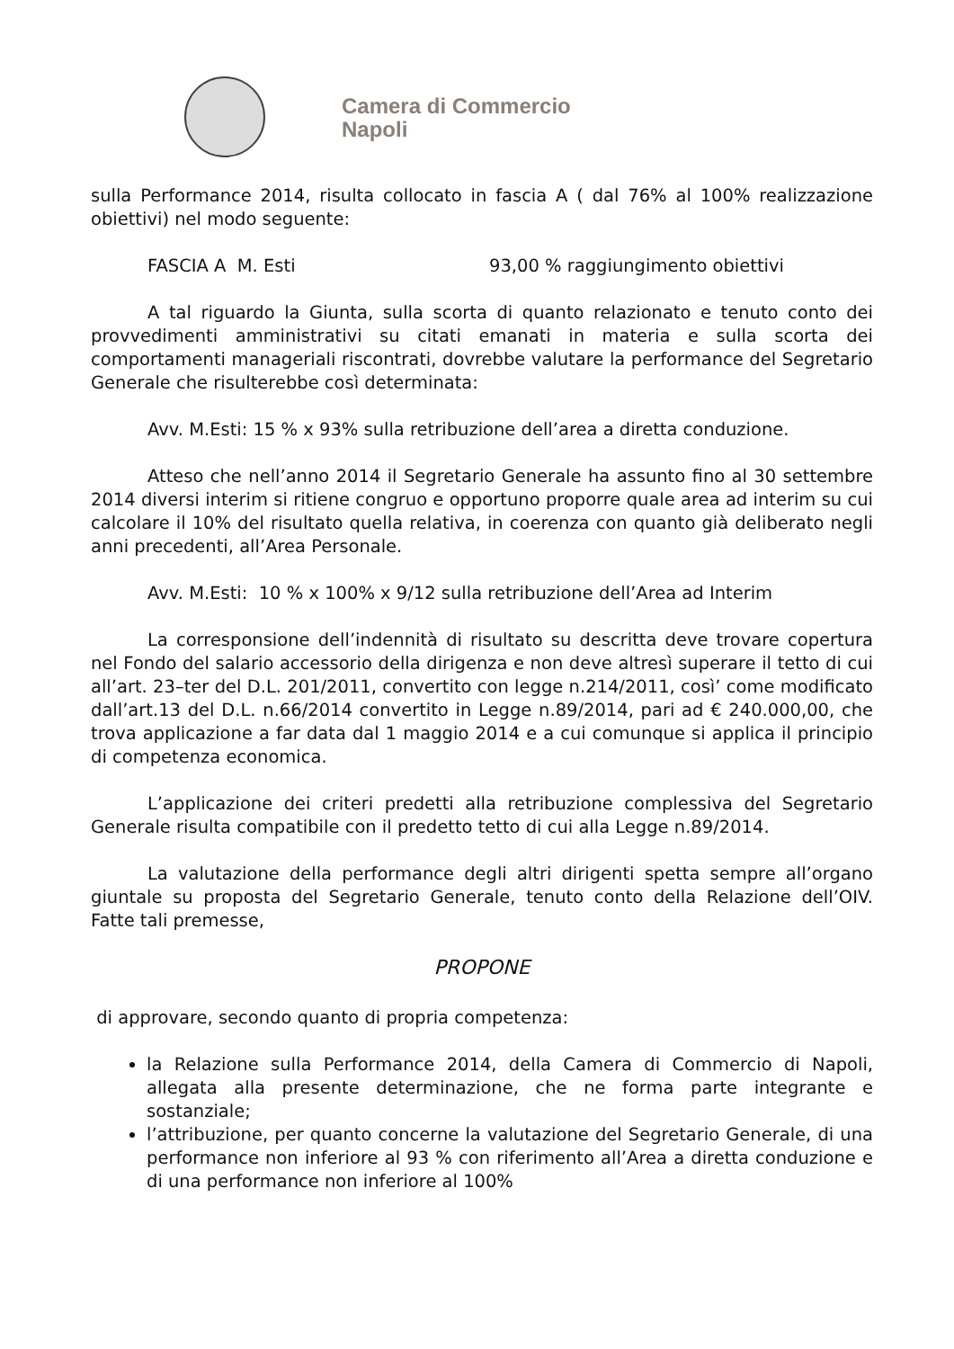Camera di Commercio
Napoli
sulla Performance 2014, risulta collocato in fascia A ( dal 76% al 100% realizzazione obiettivi) nel modo seguente:
FASCIA A M. Esti 93,00 % raggiungimento obiettivi
A tal riguardo la Giunta, sulla scorta di quanto relazionato e tenuto conto dei provvedimenti amministrativi su citati emanati in materia e sulla scorta dei comportamenti manageriali riscontrati, dovrebbe valutare la performance del Segretario Generale che risulterebbe così determinata:
Avv. M.Esti: 15 % x 93% sulla retribuzione dell’area a diretta conduzione.
Atteso che nell’anno 2014 il Segretario Generale ha assunto fino al 30 settembre 2014 diversi interim si ritiene congruo e opportuno proporre quale area ad interim su cui calcolare il 10% del risultato quella relativa, in coerenza con quanto già deliberato negli anni precedenti, all’Area Personale.
Avv. M.Esti: 10 % x 100% x 9/12 sulla retribuzione dell’Area ad Interim
La corresponsione dell’indennità di risultato su descritta deve trovare copertura nel Fondo del salario accessorio della dirigenza e non deve altresì superare il tetto di cui all’art. 23–ter del D.L. 201/2011, convertito con legge n.214/2011, così’ come modificato dall’art.13 del D.L. n.66/2014 convertito in Legge n.89/2014, pari ad € 240.000,00, che trova applicazione a far data dal 1 maggio 2014 e a cui comunque si applica il principio di competenza economica.
L’applicazione dei criteri predetti alla retribuzione complessiva del Segretario Generale risulta compatibile con il predetto tetto di cui alla Legge n.89/2014.
La valutazione della performance degli altri dirigenti spetta sempre all’organo giuntale su proposta del Segretario Generale, tenuto conto della Relazione dell’OIV. Fatte tali premesse,
PROPONE
di approvare, secondo quanto di propria competenza:
la Relazione sulla Performance 2014, della Camera di Commercio di Napoli, allegata alla presente determinazione, che ne forma parte integrante e sostanziale;
l’attribuzione, per quanto concerne la valutazione del Segretario Generale, di una performance non inferiore al 93 % con riferimento all’Area a diretta conduzione e di una performance non inferiore al 100%